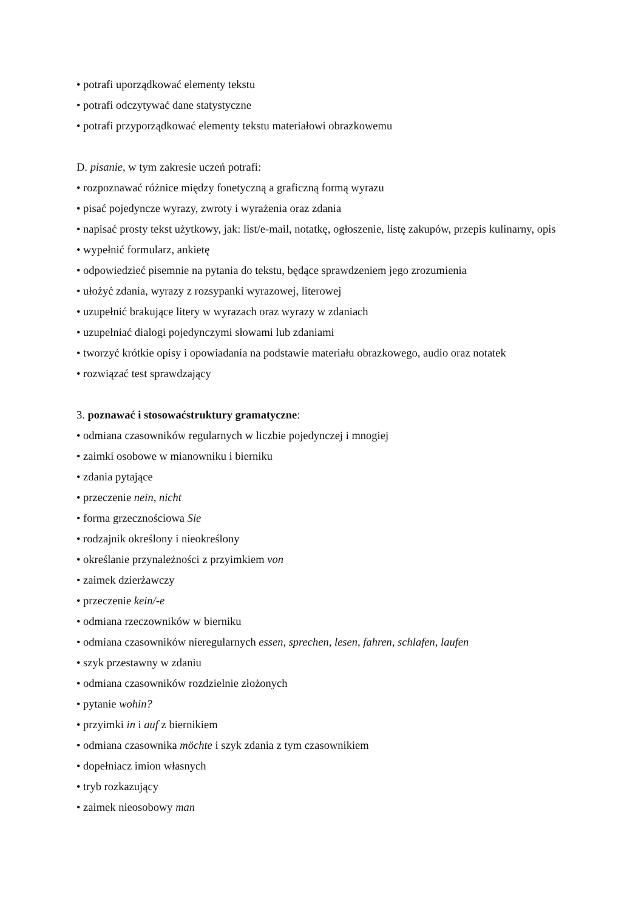• potrafi uporządkować elementy tekstu
• potrafi odczytywać dane statystyczne
• potrafi przyporządkować elementy tekstu materiałowi obrazkowemu
D. pisanie, w tym zakresie uczeń potrafi:
• rozpoznawać różnice między fonetyczną a graficzną formą wyrazu
• pisać pojedyncze wyrazy, zwroty i wyrażenia oraz zdania
• napisać prosty tekst użytkowy, jak: list/e-mail, notatkę, ogłoszenie, listę zakupów, przepis kulinarny, opis
• wypełnić formularz, ankietę
• odpowiedzieć pisemnie na pytania do tekstu, będące sprawdzeniem jego zrozumienia
• ułożyć zdania, wyrazy z rozsypanki wyrazowej, literowej
• uzupełnić brakujące litery w wyrazach oraz wyrazy w zdaniach
• uzupełniać dialogi pojedynczymi słowami lub zdaniami
• tworzyć krótkie opisy i opowiadania na podstawie materiału obrazkowego, audio oraz notatek
• rozwiązać test sprawdzający
3. poznawać i stosowaćstruktury gramatyczne:
• odmiana czasowników regularnych w liczbie pojedynczej i mnogiej
• zaimki osobowe w mianowniku i bierniku
• zdania pytające
• przeczenie nein, nicht
• forma grzecznościowa Sie
• rodzajnik określony i nieokreślony
• określanie przynależności z przyimkiem von
• zaimek dzierżawczy
• przeczenie kein/-e
• odmiana rzeczowników w bierniku
• odmiana czasowników nieregularnych essen, sprechen, lesen, fahren, schlafen, laufen
• szyk przestawny w zdaniu
• odmiana czasowników rozdzielnie złożonych
• pytanie wohin?
• przyimki in i auf z biernikiem
• odmiana czasownika möchte i szyk zdania z tym czasownikiem
• dopełniacz imion własnych
• tryb rozkazujący
• zaimek nieosobowy man